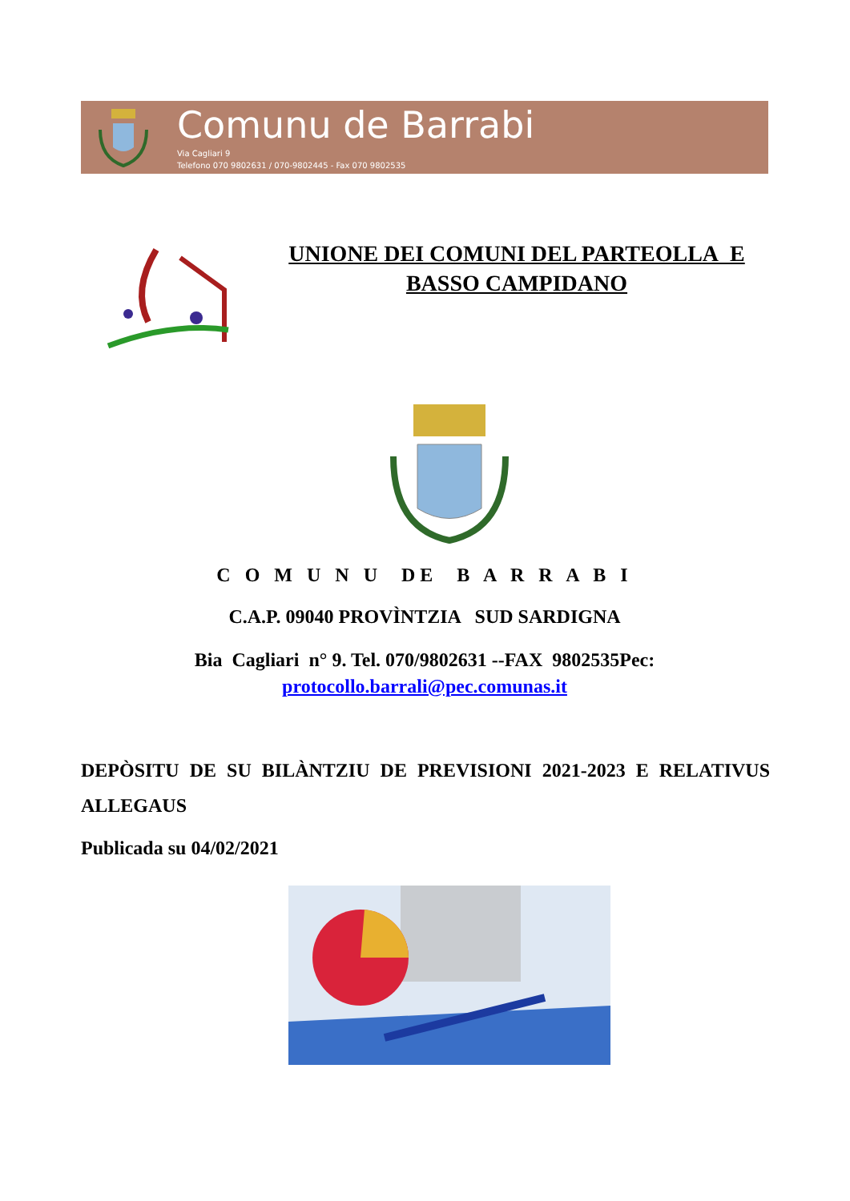Comunu de Barrabi
Via Cagliari 9
Telefono 070 9802631 / 070-9802445 - Fax 070 9802535
UNIONE DEI COMUNI DEL PARTEOLLA E
BASSO CAMPIDANO
C O M U N U DE B A R R A B I
C.A.P. 09040 PROVÌNTZIA SUD SARDIGNA
Bia Cagliari n° 9. Tel. 070/9802631 --FAX 9802535Pec:
protocollo.barrali@pec.comunas.it
DEPÒSITU DE SU BILÀNTZIU DE PREVISIONI 2021-2023 E RELATIVUS ALLEGAUS
Publicada su 04/02/2021